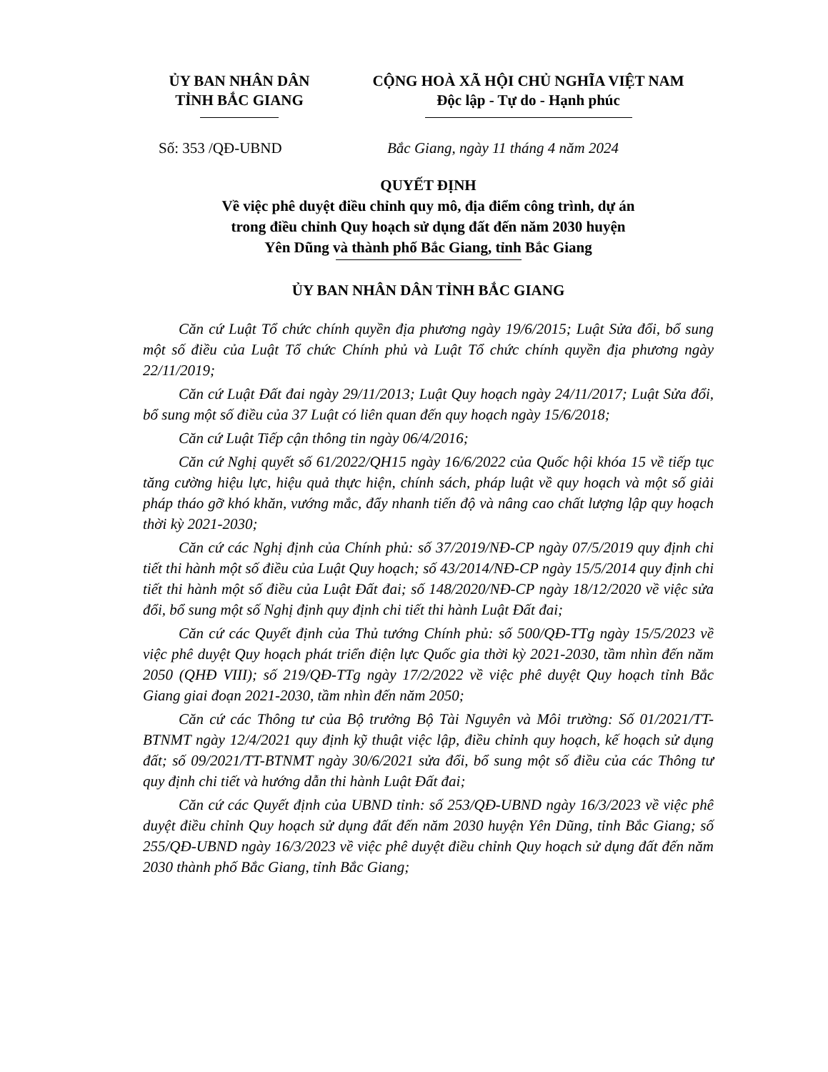ỦY BAN NHÂN DÂN
TỈNH BẮC GIANG
CỘNG HOÀ XÃ HỘI CHỦ NGHĨA VIỆT NAM
Độc lập - Tự do - Hạnh phúc
Số: 353 /QĐ-UBND Bắc Giang, ngày 11 tháng 4 năm 2024
QUYẾT ĐỊNH
Về việc phê duyệt điều chỉnh quy mô, địa điểm công trình, dự án
trong điều chỉnh Quy hoạch sử dụng đất đến năm 2030 huyện
Yên Dũng và thành phố Bắc Giang, tỉnh Bắc Giang
ỦY BAN NHÂN DÂN TỈNH BẮC GIANG
Căn cứ Luật Tổ chức chính quyền địa phương ngày 19/6/2015; Luật Sửa đổi, bổ sung một số điều của Luật Tổ chức Chính phủ và Luật Tổ chức chính quyền địa phương ngày 22/11/2019;
Căn cứ Luật Đất đai ngày 29/11/2013; Luật Quy hoạch ngày 24/11/2017; Luật Sửa đổi, bổ sung một số điều của 37 Luật có liên quan đến quy hoạch ngày 15/6/2018;
Căn cứ Luật Tiếp cận thông tin ngày 06/4/2016;
Căn cứ Nghị quyết số 61/2022/QH15 ngày 16/6/2022 của Quốc hội khóa 15 về tiếp tục tăng cường hiệu lực, hiệu quả thực hiện, chính sách, pháp luật về quy hoạch và một số giải pháp tháo gỡ khó khăn, vướng mắc, đẩy nhanh tiến độ và nâng cao chất lượng lập quy hoạch thời kỳ 2021-2030;
Căn cứ các Nghị định của Chính phủ: số 37/2019/NĐ-CP ngày 07/5/2019 quy định chi tiết thi hành một số điều của Luật Quy hoạch; số 43/2014/NĐ-CP ngày 15/5/2014 quy định chi tiết thi hành một số điều của Luật Đất đai; số 148/2020/NĐ-CP ngày 18/12/2020 về việc sửa đổi, bổ sung một số Nghị định quy định chi tiết thi hành Luật Đất đai;
Căn cứ các Quyết định của Thủ tướng Chính phủ: số 500/QĐ-TTg ngày 15/5/2023 về việc phê duyệt Quy hoạch phát triển điện lực Quốc gia thời kỳ 2021-2030, tầm nhìn đến năm 2050 (QHĐ VIII); số 219/QĐ-TTg ngày 17/2/2022 về việc phê duyệt Quy hoạch tỉnh Bắc Giang giai đoạn 2021-2030, tầm nhìn đến năm 2050;
Căn cứ các Thông tư của Bộ trưởng Bộ Tài Nguyên và Môi trường: Số 01/2021/TT-BTNMT ngày 12/4/2021 quy định kỹ thuật việc lập, điều chỉnh quy hoạch, kế hoạch sử dụng đất; số 09/2021/TT-BTNMT ngày 30/6/2021 sửa đổi, bổ sung một số điều của các Thông tư quy định chi tiết và hướng dẫn thi hành Luật Đất đai;
Căn cứ các Quyết định của UBND tỉnh: số 253/QĐ-UBND ngày 16/3/2023 về việc phê duyệt điều chỉnh Quy hoạch sử dụng đất đến năm 2030 huyện Yên Dũng, tỉnh Bắc Giang; số 255/QĐ-UBND ngày 16/3/2023 về việc phê duyệt điều chỉnh Quy hoạch sử dụng đất đến năm 2030 thành phố Bắc Giang, tỉnh Bắc Giang;